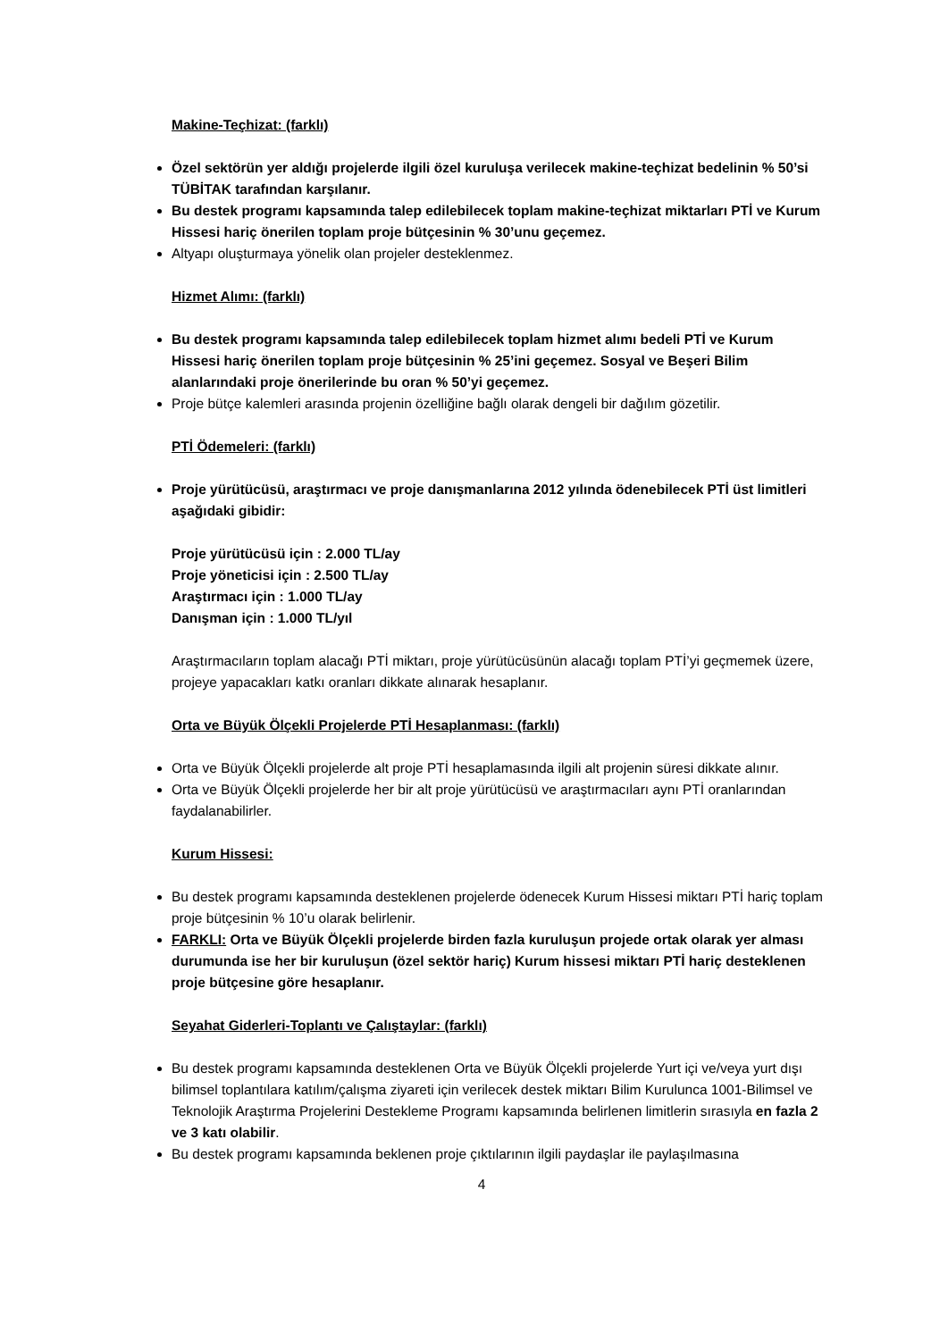Makine-Teçhizat: (farklı)
Özel sektörün yer aldığı projelerde ilgili özel kuruluşa verilecek makine-teçhizat bedelinin % 50’si TÜBİTAK tarafından karşılanır.
Bu destek programı kapsamında talep edilebilecek toplam makine-teçhizat miktarları PTİ ve Kurum Hissesi hariç önerilen toplam proje bütçesinin % 30’unu geçemez.
Altyapı oluşturmaya yönelik olan projeler desteklenmez.
Hizmet Alımı: (farklı)
Bu destek programı kapsamında talep edilebilecek toplam hizmet alımı bedeli PTİ ve Kurum Hissesi hariç önerilen toplam proje bütçesinin % 25’ini geçemez. Sosyal ve Beşeri Bilim alanlarındaki proje önerilerinde bu oran % 50’yi geçemez.
Proje bütçe kalemleri arasında projenin özelliğine bağlı olarak dengeli bir dağılım gözetilir.
PTİ Ödemeleri: (farklı)
Proje yürütücüsü, araştırmacı ve proje danışmanlarına 2012 yılında ödenebilecek PTİ üst limitleri aşağıdaki gibidir:
Proje yürütücüsü için : 2.000 TL/ay
Proje yöneticisi için : 2.500 TL/ay
Araştırmacı için : 1.000 TL/ay
Danışman için : 1.000 TL/yıl
Araştırmacıların toplam alacağı PTİ miktarı, proje yürütücüsünün alacağı toplam PTİ’yi geçmemek üzere, projeye yapacakları katkı oranları dikkate alınarak hesaplanır.
Orta ve Büyük Ölçekli Projelerde PTİ Hesaplanması: (farklı)
Orta ve Büyük Ölçekli projelerde alt proje PTİ hesaplamasında ilgili alt projenin süresi dikkate alınır.
Orta ve Büyük Ölçekli projelerde her bir alt proje yürütücüsü ve araştırmacıları aynı PTİ oranlarından faydalanabilirler.
Kurum Hissesi:
Bu destek programı kapsamında desteklenen projelerde ödenecek Kurum Hissesi miktarı PTİ hariç toplam proje bütçesinin % 10’u olarak belirlenir.
FARKLI: Orta ve Büyük Ölçekli projelerde birden fazla kuruluşun projede ortak olarak yer alması durumunda ise her bir kuruluşun (özel sektör hariç) Kurum hissesi miktarı PTİ hariç desteklenen proje bütçesine göre hesaplanır.
Seyahat Giderleri-Toplantı ve Çalıştaylar: (farklı)
Bu destek programı kapsamında desteklenen Orta ve Büyük Ölçekli projelerde Yurt içi ve/veya yurt dışı bilimsel toplantılara katılım/çalışma ziyareti için verilecek destek miktarı Bilim Kurulunca 1001-Bilimsel ve Teknolojik Araştırma Projelerini Destekleme Programı kapsamında belirlenen limitlerin sırasıyla en fazla 2 ve 3 katı olabilir.
Bu destek programı kapsamında beklenen proje çıktılarının ilgili paydaşlar ile paylaşılmasına
4